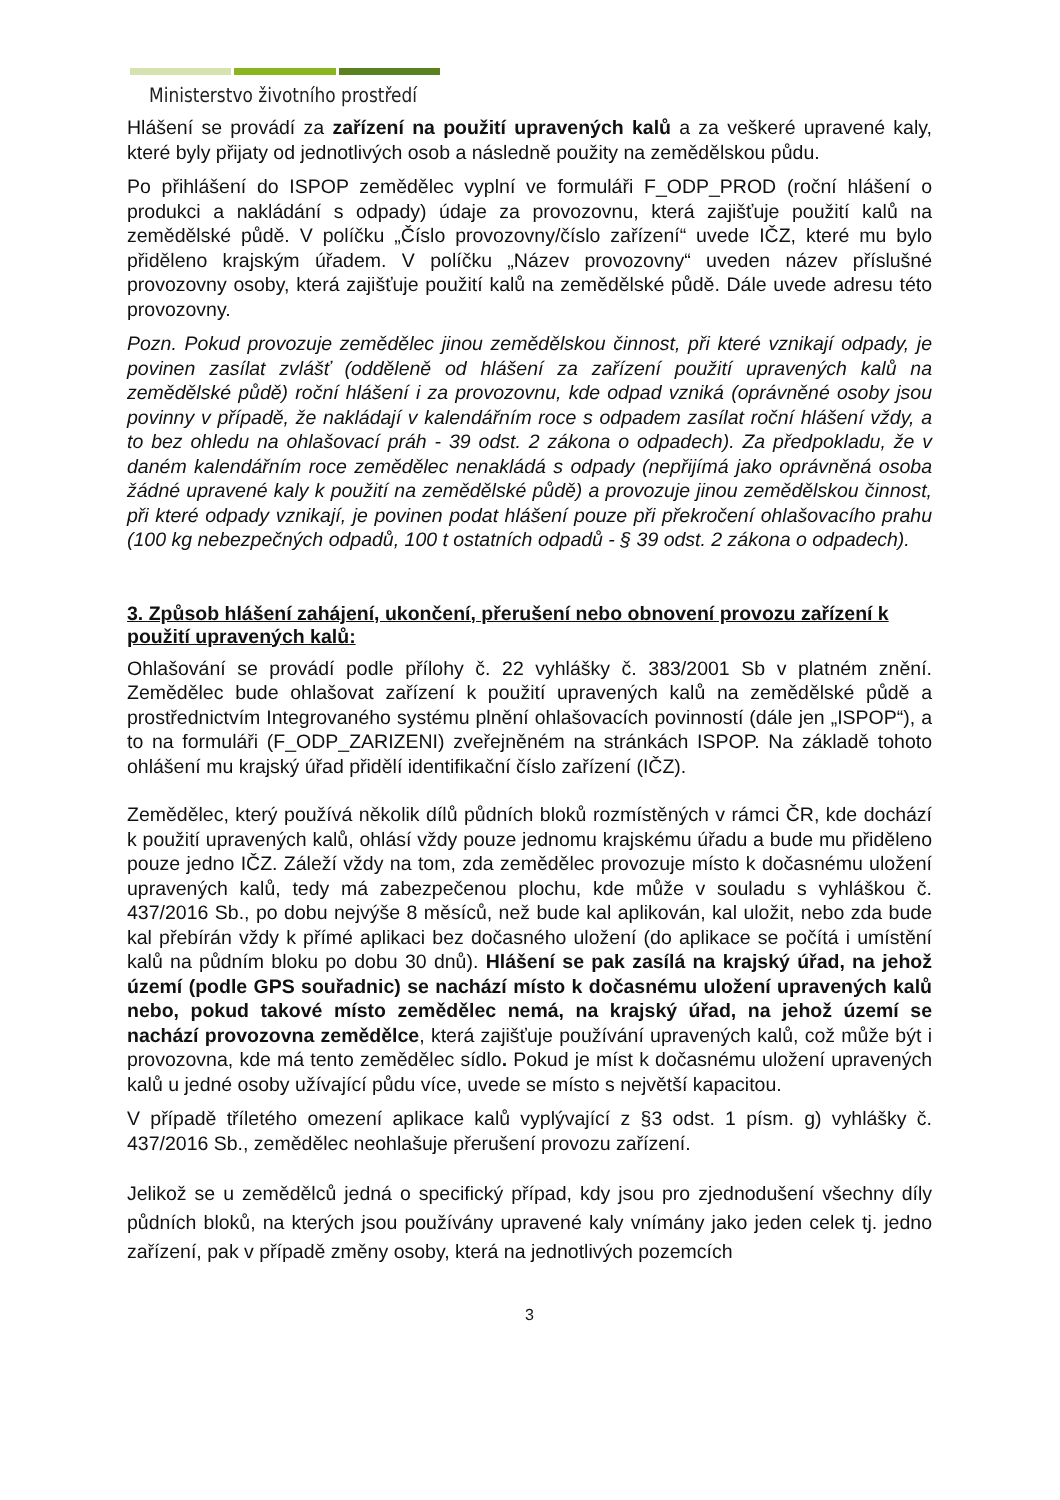Ministerstvo životního prostředí
Hlášení se provádí za zařízení na použití upravených kalů a za veškeré upravené kaly, které byly přijaty od jednotlivých osob a následně použity na zemědělskou půdu.
Po přihlášení do ISPOP zemědělec vyplní ve formuláři F_ODP_PROD (roční hlášení o produkci a nakládání s odpady) údaje za provozovnu, která zajišťuje použití kalů na zemědělské půdě. V políčku „Číslo provozovny/číslo zařízení“ uvede IČZ, které mu bylo přiděleno krajským úřadem. V políčku „Název provozovny“ uveden název příslušné provozovny osoby, která zajišťuje použití kalů na zemědělské půdě. Dále uvede adresu této provozovny.
Pozn. Pokud provozuje zemědělec jinou zemědělskou činnost, při které vznikají odpady, je povinen zasílat zvlášť (odděleně od hlášení za zařízení použití upravených kalů na zemědělské půdě) roční hlášení i za provozovnu, kde odpad vzniká (oprávněné osoby jsou povinny v případě, že nakládají v kalendářním roce s odpadem zasílat roční hlášení vždy, a to bez ohledu na ohlašovací práh - 39 odst. 2 zákona o odpadech). Za předpokladu, že v daném kalendářním roce zemědělec nenakládá s odpady (nepřijímá jako oprávněná osoba žádné upravené kaly k použití na zemědělské půdě) a provozuje jinou zemědělskou činnost, při které odpady vznikají, je povinen podat hlášení pouze při překročení ohlašovacího prahu (100 kg nebezpečných odpadů, 100 t ostatních odpadů - § 39 odst. 2 zákona o odpadech).
3. Způsob hlášení zahájení, ukončení, přerušení nebo obnovení provozu zařízení k použití upravených kalů:
Ohlašování se provádí podle přílohy č. 22 vyhlášky č. 383/2001 Sb v platném znění. Zemědělec bude ohlašovat zařízení k použití upravených kalů na zemědělské půdě a prostřednictvím Integrovaného systému plnění ohlašovacích povinností (dále jen „ISPOP“), a to na formuláři (F_ODP_ZARIZENI) zveřejněném na stránkách ISPOP. Na základě tohoto ohlášení mu krajský úřad přidělí identifikační číslo zařízení (IČZ).
Zemědělec, který používá několik dílů půdních bloků rozmístěných v rámci ČR, kde dochází k použití upravených kalů, ohlásí vždy pouze jednomu krajskému úřadu a bude mu přiděleno pouze jedno IČZ. Záleží vždy na tom, zda zemědělec provozuje místo k dočasnému uložení upravených kalů, tedy má zabezpečenou plochu, kde může v souladu s vyhláškou č. 437/2016 Sb., po dobu nejvýše 8 měsíců, než bude kal aplikován, kal uložit, nebo zda bude kal přebírán vždy k přímé aplikaci bez dočasného uložení (do aplikace se počítá i umístění kalů na půdním bloku po dobu 30 dnů). Hlášení se pak zasílá na krajský úřad, na jehož území (podle GPS souřadnic) se nachází místo k dočasnému uložení upravených kalů nebo, pokud takové místo zemědělec nemá, na krajský úřad, na jehož území se nachází provozovna zemědělce, která zajišťuje používání upravených kalů, což může být i provozovna, kde má tento zemědělec sídlo. Pokud je míst k dočasnému uložení upravených kalů u jedné osoby užívající půdu více, uvede se místo s největší kapacitou.
V případě tříletého omezení aplikace kalů vyplývající z §3 odst. 1 písm. g) vyhlášky č. 437/2016 Sb., zemědělec neohlašuje přerušení provozu zařízení.
Jelikož se u zemědělců jedná o specifický případ, kdy jsou pro zjednodušení všechny díly půdních bloků, na kterých jsou používány upravené kaly vnímány jako jeden celek tj. jedno zařízení, pak v případě změny osoby, která na jednotlivých pozemcích
3